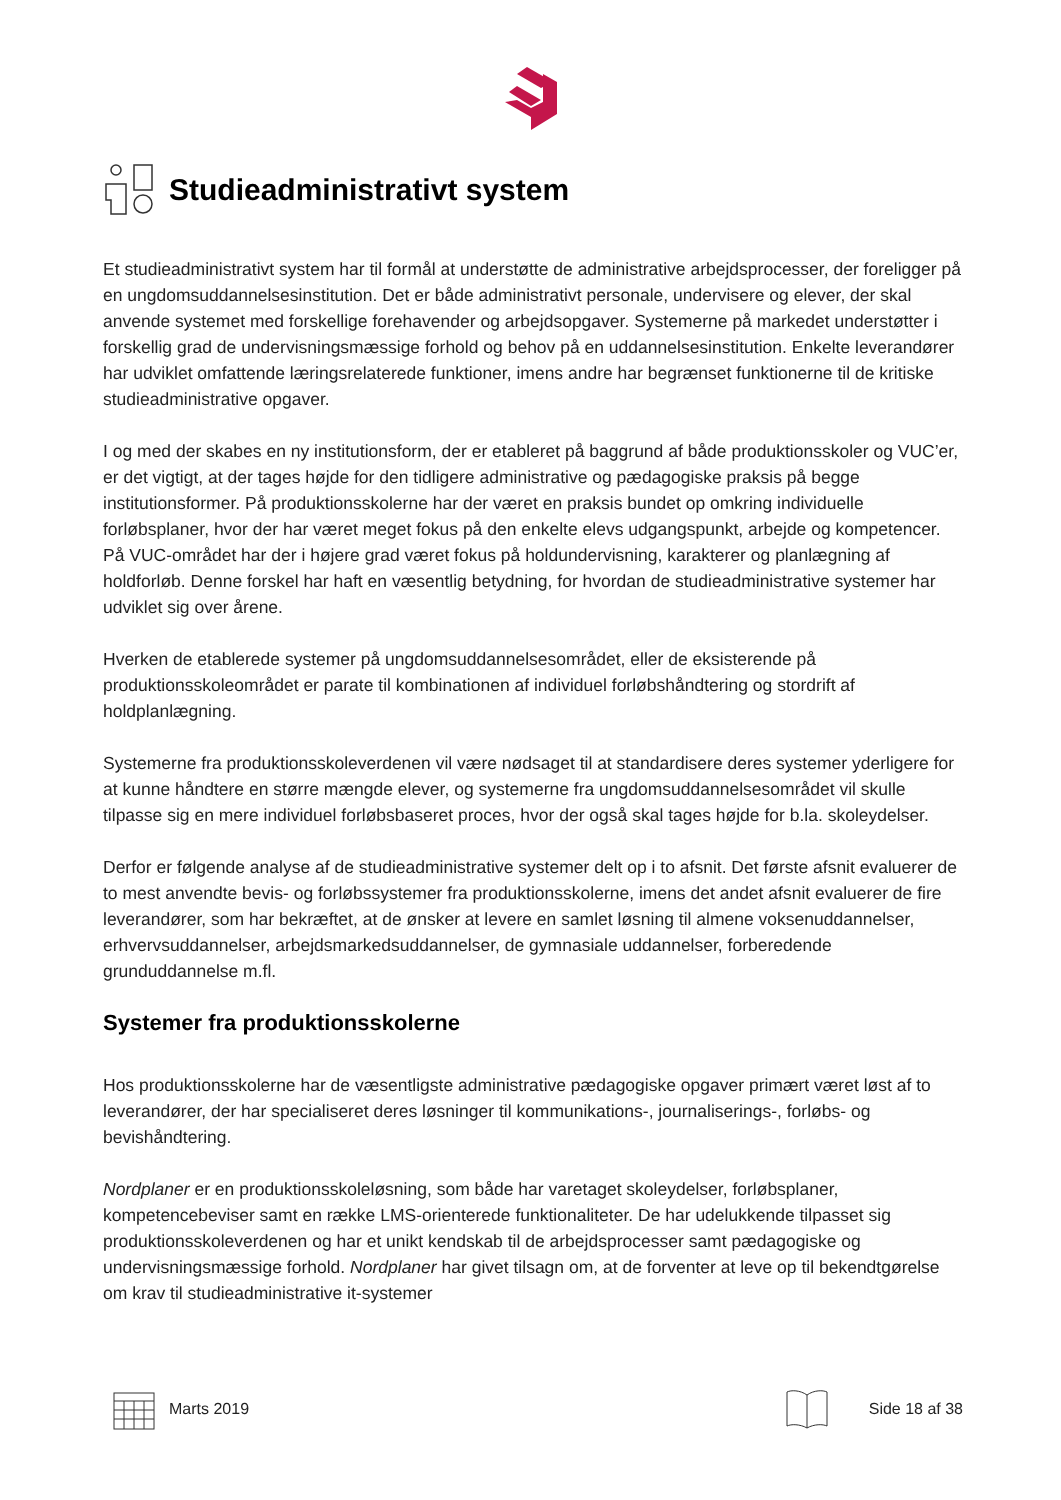Studieadministrativt system
Et studieadministrativt system har til formål at understøtte de administrative arbejdsprocesser, der foreligger på en ungdomsuddannelsesinstitution. Det er både administrativt personale, undervisere og elever, der skal anvende systemet med forskellige forehavender og arbejdsopgaver. Systemerne på markedet understøtter i forskellig grad de undervisningsmæssige forhold og behov på en uddannelsesinstitution. Enkelte leverandører har udviklet omfattende læringsrelaterede funktioner, imens andre har begrænset funktionerne til de kritiske studieadministrative opgaver.
I og med der skabes en ny institutionsform, der er etableret på baggrund af både produktionsskoler og VUC’er, er det vigtigt, at der tages højde for den tidligere administrative og pædagogiske praksis på begge institutionsformer. På produktionsskolerne har der været en praksis bundet op omkring individuelle forløbsplaner, hvor der har været meget fokus på den enkelte elevs udgangspunkt, arbejde og kompetencer. På VUC-området har der i højere grad været fokus på holdundervisning, karakterer og planlægning af holdforløb. Denne forskel har haft en væsentlig betydning, for hvordan de studieadministrative systemer har udviklet sig over årene.
Hverken de etablerede systemer på ungdomsuddannelsesområdet, eller de eksisterende på produktionsskoleområdet er parate til kombinationen af individuel forløbshåndtering og stordrift af holdplanlægning.
Systemerne fra produktionsskoleverdenen vil være nødsaget til at standardisere deres systemer yderligere for at kunne håndtere en større mængde elever, og systemerne fra ungdomsuddannelsesområdet vil skulle tilpasse sig en mere individuel forløbsbaseret proces, hvor der også skal tages højde for b.la. skoleydelser.
Derfor er følgende analyse af de studieadministrative systemer delt op i to afsnit. Det første afsnit evaluerer de to mest anvendte bevis- og forløbssystemer fra produktionsskolerne, imens det andet afsnit evaluerer de fire leverandører, som har bekræftet, at de ønsker at levere en samlet løsning til almene voksenuddannelser, erhvervsuddannelser, arbejdsmarkedsuddannelser, de gymnasiale uddannelser, forberedende grunduddannelse m.fl.
Systemer fra produktionsskolerne
Hos produktionsskolerne har de væsentligste administrative pædagogiske opgaver primært været løst af to leverandører, der har specialiseret deres løsninger til kommunikations-, journaliserings-, forløbs- og bevishåndtering.
Nordplaner er en produktionsskoleløsning, som både har varetaget skoleydelser, forløbsplaner, kompetencebeviser samt en række LMS-orienterede funktionaliteter. De har udelukkende tilpasset sig produktionsskoleverdenen og har et unikt kendskab til de arbejdsprocesser samt pædagogiske og undervisningsmæssige forhold. Nordplaner har givet tilsagn om, at de forventer at leve op til bekendtgørelse om krav til studieadministrative it-systemer
Marts 2019 Side 18 af 38